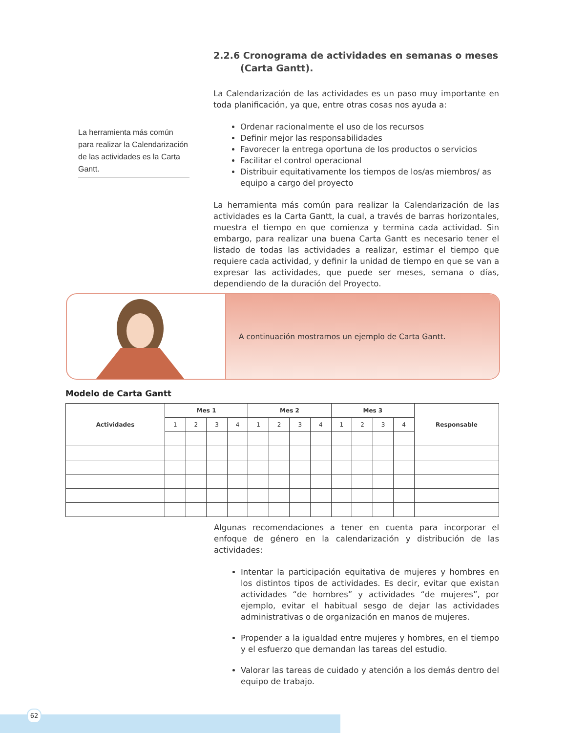La herramienta más común para realizar la Calendarización de las actividades es la Carta Gantt.
2.2.6 Cronograma de actividades en semanas o meses (Carta Gantt).
La Calendarización de las actividades es un paso muy importante en toda planificación, ya que, entre otras cosas nos ayuda a:
Ordenar racionalmente el uso de los recursos
Definir mejor las responsabilidades
Favorecer la entrega oportuna de los productos o servicios
Facilitar el control operacional
Distribuir equitativamente los tiempos de los/as miembros/ as equipo a cargo del proyecto
La herramienta más común para realizar la Calendarización de las actividades es la Carta Gantt, la cual, a través de barras horizontales, muestra el tiempo en que comienza y termina cada actividad. Sin embargo, para realizar una buena Carta Gantt es necesario tener el listado de todas las actividades a realizar, estimar el tiempo que requiere cada actividad, y definir la unidad de tiempo en que se van a expresar las actividades, que puede ser meses, semana o días, dependiendo de la duración del Proyecto.
A continuación mostramos un ejemplo de Carta Gantt.
Modelo de Carta Gantt
| Actividades | Mes 1 | | | | Mes 2 | | | | Mes 3 | | | | Responsable |
| --- | --- | --- | --- | --- | --- | --- | --- | --- | --- | --- | --- | --- | --- |
| | 1 | 2 | 3 | 4 | 1 | 2 | 3 | 4 | 1 | 2 | 3 | 4 | |
Algunas recomendaciones a tener en cuenta para incorporar el enfoque de género en la calendarización y distribución de las actividades:
Intentar la participación equitativa de mujeres y hombres en los distintos tipos de actividades. Es decir, evitar que existan actividades “de hombres” y actividades “de mujeres”, por ejemplo, evitar el habitual sesgo de dejar las actividades administrativas o de organización en manos de mujeres.
Propender a la igualdad entre mujeres y hombres, en el tiempo y el esfuerzo que demandan las tareas del estudio.
Valorar las tareas de cuidado y atención a los demás dentro del equipo de trabajo.
62